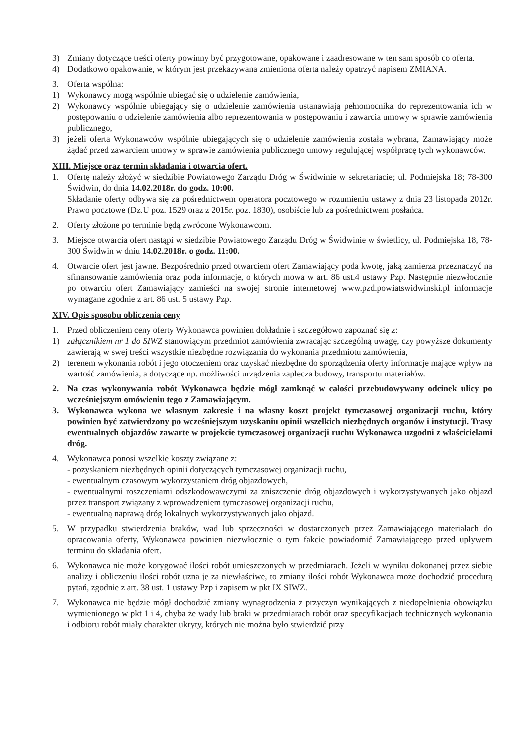3) Zmiany dotyczące treści oferty powinny być przygotowane, opakowane i zaadresowane w ten sam sposób co oferta.
4) Dodatkowo opakowanie, w którym jest przekazywana zmieniona oferta należy opatrzyć napisem ZMIANA.
3. Oferta wspólna:
1) Wykonawcy mogą wspólnie ubiegać się o udzielenie zamówienia,
2) Wykonawcy wspólnie ubiegający się o udzielenie zamówienia ustanawiają pełnomocnika do reprezentowania ich w postępowaniu o udzielenie zamówienia albo reprezentowania w postępowaniu i zawarcia umowy w sprawie zamówienia publicznego,
3) jeżeli oferta Wykonawców wspólnie ubiegających się o udzielenie zamówienia została wybrana, Zamawiający może żądać przed zawarciem umowy w sprawie zamówienia publicznego umowy regulującej współpracę tych wykonawców.
XIII. Miejsce oraz termin składania i otwarcia ofert.
1. Ofertę należy złożyć w siedzibie Powiatowego Zarządu Dróg w Świdwinie w sekretariacie; ul. Podmiejska 18; 78-300 Świdwin, do dnia 14.02.2018r. do godz. 10:00.
Składanie oferty odbywa się za pośrednictwem operatora pocztowego w rozumieniu ustawy z dnia 23 listopada 2012r. Prawo pocztowe (Dz.U poz. 1529 oraz z 2015r. poz. 1830), osobiście lub za pośrednictwem posłańca.
2. Oferty złożone po terminie będą zwrócone Wykonawcom.
3. Miejsce otwarcia ofert nastąpi w siedzibie Powiatowego Zarządu Dróg w Świdwinie w świetlicy, ul. Podmiejska 18, 78-300 Świdwin w dniu 14.02.2018r. o godz. 11:00.
4. Otwarcie ofert jest jawne. Bezpośrednio przed otwarciem ofert Zamawiający poda kwotę, jaką zamierza przeznaczyć na sfinansowanie zamówienia oraz poda informacje, o których mowa w art. 86 ust.4 ustawy Pzp. Następnie niezwłocznie po otwarciu ofert Zamawiający zamieści na swojej stronie internetowej www.pzd.powiatswidwinski.pl informacje wymagane zgodnie z art. 86 ust. 5 ustawy Pzp.
XIV. Opis sposobu obliczenia ceny
1. Przed obliczeniem ceny oferty Wykonawca powinien dokładnie i szczegółowo zapoznać się z:
1) załącznikiem nr 1 do SIWZ stanowiącym przedmiot zamówienia zwracając szczególną uwagę, czy powyższe dokumenty zawierają w swej treści wszystkie niezbędne rozwiązania do wykonania przedmiotu zamówienia,
2) terenem wykonania robót i jego otoczeniem oraz uzyskać niezbędne do sporządzenia oferty informacje mające wpływ na wartość zamówienia, a dotyczące np. możliwości urządzenia zaplecza budowy, transportu materiałów.
2. Na czas wykonywania robót Wykonawca będzie mógł zamknąć w całości przebudowywany odcinek ulicy po wcześniejszym omówieniu tego z Zamawiającym.
3. Wykonawca wykona we własnym zakresie i na własny koszt projekt tymczasowej organizacji ruchu, który powinien być zatwierdzony po wcześniejszym uzyskaniu opinii wszelkich niezbędnych organów i instytucji. Trasy ewentualnych objazdów zawarte w projekcie tymczasowej organizacji ruchu Wykonawca uzgodni z właścicielami dróg.
4. Wykonawca ponosi wszelkie koszty związane z:
- pozyskaniem niezbędnych opinii dotyczących tymczasowej organizacji ruchu,
- ewentualnym czasowym wykorzystaniem dróg objazdowych,
- ewentualnymi roszczeniami odszkodowawczymi za zniszczenie dróg objazdowych i wykorzystywanych jako objazd przez transport związany z wprowadzeniem tymczasowej organizacji ruchu,
- ewentualną naprawą dróg lokalnych wykorzystywanych jako objazd.
5. W przypadku stwierdzenia braków, wad lub sprzeczności w dostarczonych przez Zamawiającego materiałach do opracowania oferty, Wykonawca powinien niezwłocznie o tym fakcie powiadomić Zamawiającego przed upływem terminu do składania ofert.
6. Wykonawca nie może korygować ilości robót umieszczonych w przedmiarach. Jeżeli w wyniku dokonanej przez siebie analizy i obliczeniu ilości robót uzna je za niewłaściwe, to zmiany ilości robót Wykonawca może dochodzić procedurą pytań, zgodnie z art. 38 ust. 1 ustawy Pzp i zapisem w pkt IX SIWZ.
7. Wykonawca nie będzie mógł dochodzić zmiany wynagrodzenia z przyczyn wynikających z niedopełnienia obowiązku wymienionego w pkt 1 i 4, chyba że wady lub braki w przedmiarach robót oraz specyfikacjach technicznych wykonania i odbioru robót miały charakter ukryty, których nie można było stwierdzić przy